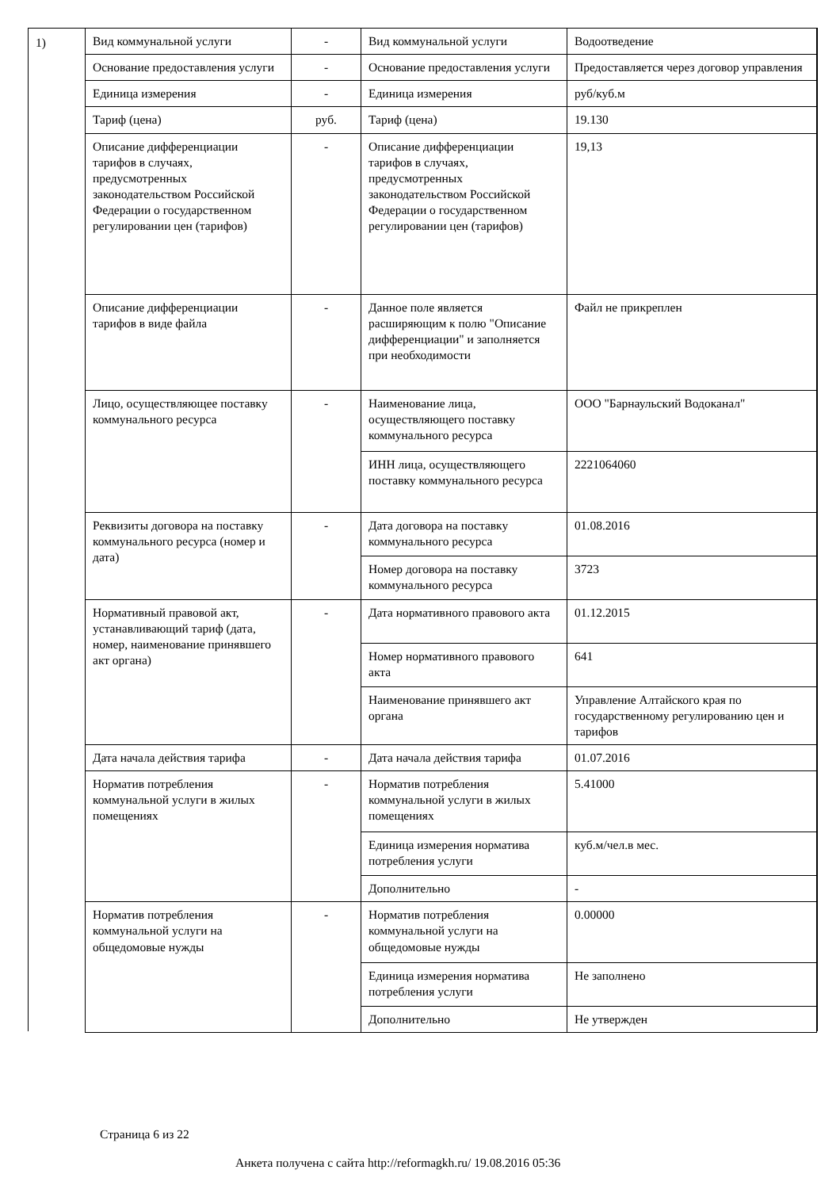1)
| Вид коммунальной услуги | - | Вид коммунальной услуги | Водоотведение |
| Основание предоставления услуги | - | Основание предоставления услуги | Предоставляется через договор управления |
| Единица измерения | - | Единица измерения | руб/куб.м |
| Тариф (цена) | руб. | Тариф (цена) | 19.130 |
| Описание дифференциации тарифов в случаях, предусмотренных законодательством Российской Федерации о государственном регулировании цен (тарифов) | - | Описание дифференциации тарифов в случаях, предусмотренных законодательством Российской Федерации о государственном регулировании цен (тарифов) | 19,13 |
| Описание дифференциации тарифов в виде файла | - | Данное поле является расширяющим к полю "Описание дифференциации" и заполняется при необходимости | Файл не прикреплен |
| Лицо, осуществляющее поставку коммунального ресурса | - | Наименование лица, осуществляющего поставку коммунального ресурса | ООО "Барнаульский Водоканал" |
| | | ИНН лица, осуществляющего поставку коммунального ресурса | 2221064060 |
| Реквизиты договора на поставку коммунального ресурса (номер и дата) | - | Дата договора на поставку коммунального ресурса | 01.08.2016 |
| | | Номер договора на поставку коммунального ресурса | 3723 |
| Нормативный правовой акт, устанавливающий тариф (дата, номер, наименование принявшего акт органа) | - | Дата нормативного правового акта | 01.12.2015 |
| | | Номер нормативного правового акта | 641 |
| | | Наименование принявшего акт органа | Управление Алтайского края по государственному регулированию цен и тарифов |
| Дата начала действия тарифа | - | Дата начала действия тарифа | 01.07.2016 |
| Норматив потребления коммунальной услуги в жилых помещениях | - | Норматив потребления коммунальной услуги в жилых помещениях | 5.41000 |
| | | Единица измерения норматива потребления услуги | куб.м/чел.в мес. |
| | | Дополнительно | - |
| Норматив потребления коммунальной услуги на общедомовые нужды | - | Норматив потребления коммунальной услуги на общедомовые нужды | 0.00000 |
| | | Единица измерения норматива потребления услуги | Не заполнено |
| | | Дополнительно | Не утвержден |
Страница 6 из 22
Анкета получена с сайта http://reformagkh.ru/ 19.08.2016 05:36